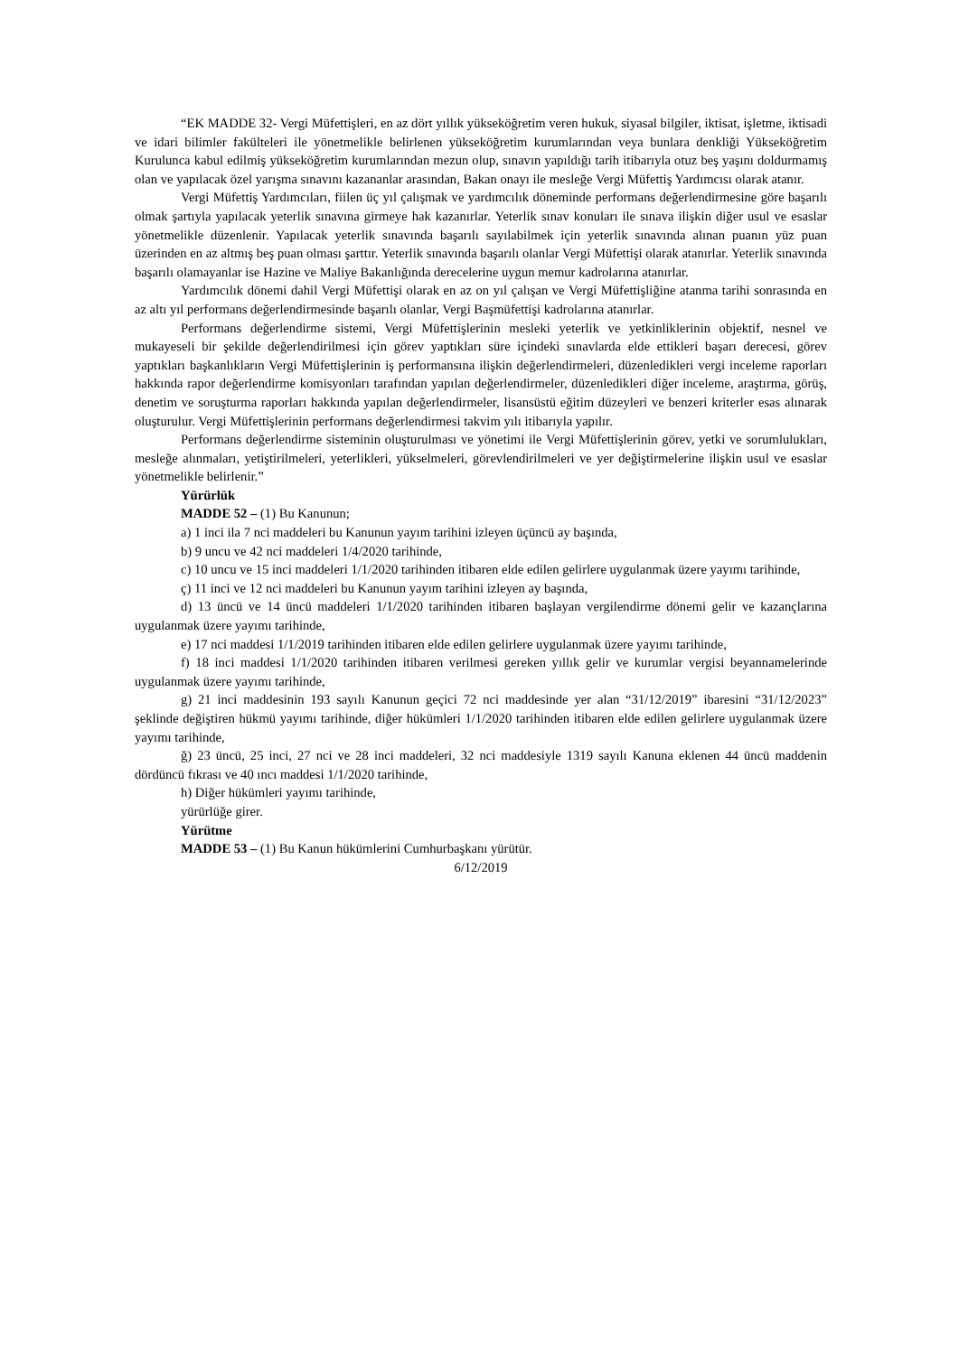“EK MADDE 32- Vergi Müfettişleri, en az dört yıllık yükseköğretim veren hukuk, siyasal bilgiler, iktisat, işletme, iktisadi ve idari bilimler fakülteleri ile yönetmelikle belirlenen yükseköğretim kurumlarından veya bunlara denkliği Yükseköğretim Kurulunca kabul edilmiş yükseköğretim kurumlarından mezun olup, sınavın yapıldığı tarih itibarıyla otuz beş yaşını doldurmamış olan ve yapılacak özel yarışma sınavını kazananlar arasından, Bakan onayı ile mesleğe Vergi Müfettiş Yardımcısı olarak atanır.
Vergi Müfettiş Yardımcıları, fiilen üç yıl çalışmak ve yardımcılık döneminde performans değerlendirmesine göre başarılı olmak şartıyla yapılacak yeterlik sınavına girmeye hak kazanırlar. Yeterlik sınav konuları ile sınava ilişkin diğer usul ve esaslar yönetmelikle düzenlenir. Yapılacak yeterlik sınavında başarılı sayılabilmek için yeterlik sınavında alınan puanın yüz puan üzerinden en az altmış beş puan olması şarttır. Yeterlik sınavında başarılı olanlar Vergi Müfettişi olarak atanırlar. Yeterlik sınavında başarılı olamayanlar ise Hazine ve Maliye Bakanlığında derecelerine uygun memur kadrolarına atanırlar.
Yardımcılık dönemi dahil Vergi Müfettişi olarak en az on yıl çalışan ve Vergi Müfettişliğine atanma tarihi sonrasında en az altı yıl performans değerlendirmesinde başarılı olanlar, Vergi Başmüfettişi kadrolarına atanırlar.
Performans değerlendirme sistemi, Vergi Müfettişlerinin mesleki yeterlik ve yetkinliklerinin objektif, nesnel ve mukayeseli bir şekilde değerlendirilmesi için görev yaptıkları süre içindeki sınavlarda elde ettikleri başarı derecesi, görev yaptıkları başkanlıkların Vergi Müfettişlerinin iş performansına ilişkin değerlendirmeleri, düzenledikleri vergi inceleme raporları hakkında rapor değerlendirme komisyonları tarafından yapılan değerlendirmeler, düzenledikleri diğer inceleme, araştırma, görüş, denetim ve soruşturma raporları hakkında yapılan değerlendirmeler, lisansüstü eğitim düzeyleri ve benzeri kriterler esas alınarak oluşturulur. Vergi Müfettişlerinin performans değerlendirmesi takvim yılı itibarıyla yapılır.
Performans değerlendirme sisteminin oluşturulması ve yönetimi ile Vergi Müfettişlerinin görev, yetki ve sorumlulukları, mesleğe alınmaları, yetiştirilmeleri, yeterlikleri, yükselmeleri, görevlendirilmeleri ve yer değiştirmelerine ilişkin usul ve esaslar yönetmelikle belirlenir.”
Yürürlük
MADDE 52 – (1) Bu Kanunun;
a) 1 inci ila 7 nci maddeleri bu Kanunun yayım tarihini izleyen üçüncü ay başında,
b) 9 uncu ve 42 nci maddeleri 1/4/2020 tarihinde,
c) 10 uncu ve 15 inci maddeleri 1/1/2020 tarihinden itibaren elde edilen gelirlere uygulanmak üzere yayımı tarihinde,
ç) 11 inci ve 12 nci maddeleri bu Kanunun yayım tarihini izleyen ay başında,
d) 13 üncü ve 14 üncü maddeleri 1/1/2020 tarihinden itibaren başlayan vergilendirme dönemi gelir ve kazançlarına uygulanmak üzere yayımı tarihinde,
e) 17 nci maddesi 1/1/2019 tarihinden itibaren elde edilen gelirlere uygulanmak üzere yayımı tarihinde,
f) 18 inci maddesi 1/1/2020 tarihinden itibaren verilmesi gereken yıllık gelir ve kurumlar vergisi beyannamelerinde uygulanmak üzere yayımı tarihinde,
g) 21 inci maddesinin 193 sayılı Kanunun geçici 72 nci maddesinde yer alan “31/12/2019” ibaresini “31/12/2023” şeklinde değiştiren hükmü yayımı tarihinde, diğer hükümleri 1/1/2020 tarihinden itibaren elde edilen gelirlere uygulanmak üzere yayımı tarihinde,
ğ) 23 üncü, 25 inci, 27 nci ve 28 inci maddeleri, 32 nci maddesiyle 1319 sayılı Kanuna eklenen 44 üncü maddenin dördüncü fıkrası ve 40 ıncı maddesi 1/1/2020 tarihinde,
h) Diğer hükümleri yayımı tarihinde,
yürürlüğe girer.
Yürütme
MADDE 53 – (1) Bu Kanun hükümlerini Cumhurbaşkanı yürütür.
6/12/2019